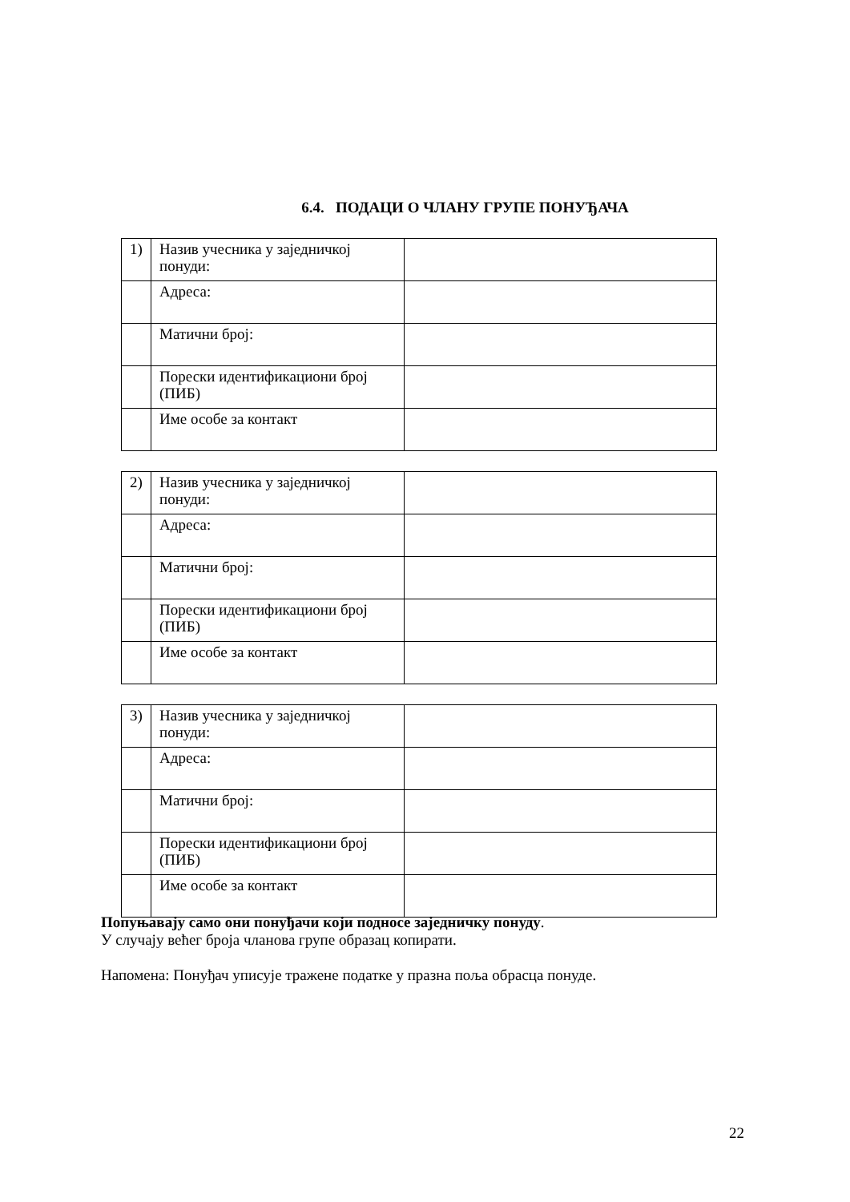6.4. ПОДАЦИ О ЧЛАНУ ГРУПЕ ПОНУЂАЧА
| 1) | Назив учесника у заједничкој понуди: | |
| | Адреса: | |
| | Матични број: | |
| | Порески идентификациони број (ПИБ) | |
| | Име особе за контакт | |
| 2) | Назив учесника у заједничкој понуди: | |
| | Адреса: | |
| | Матични број: | |
| | Порески идентификациони број (ПИБ) | |
| | Име особе за контакт | |
| 3) | Назив учесника у заједничкој понуди: | |
| | Адреса: | |
| | Матични број: | |
| | Порески идентификациони број (ПИБ) | |
| | Име особе за контакт | |
Попуњавају само они понуђачи који подносе заједничку понуду.
У случају већег броја чланова групе образац копирати.
Напомена: Понуђач уписује тражене податке у празна поља обрасца понуде.
22